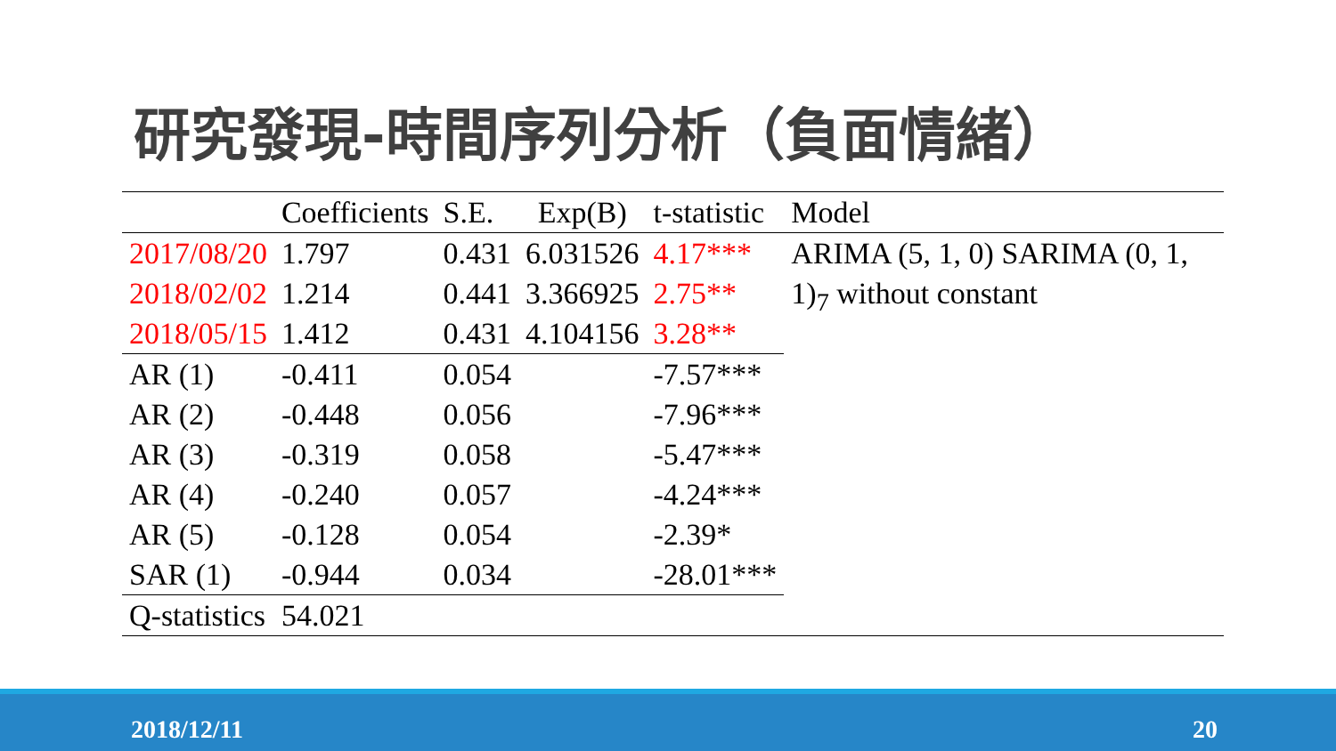研究發現-時間序列分析（負面情緒）
| | Coefficients | S.E. | Exp(B) | t-statistic | Model |
| --- | --- | --- | --- | --- | --- |
| 2017/08/20 | 1.797 | 0.431 | 6.031526 | 4.17*** | ARIMA (5, 1, 0) SARIMA (0, 1, 1)<sub>7</sub> without constant |
| 2018/02/02 | 1.214 | 0.441 | 3.366925 | 2.75** | |
| 2018/05/15 | 1.412 | 0.431 | 4.104156 | 3.28** | |
| AR (1) | -0.411 | 0.054 | | -7.57*** | |
| AR (2) | -0.448 | 0.056 | | -7.96*** | |
| AR (3) | -0.319 | 0.058 | | -5.47*** | |
| AR (4) | -0.240 | 0.057 | | -4.24*** | |
| AR (5) | -0.128 | 0.054 | | -2.39* | |
| SAR (1) | -0.944 | 0.034 | | -28.01*** | |
| Q-statistics | 54.021 | | | | |
2018/12/11 20